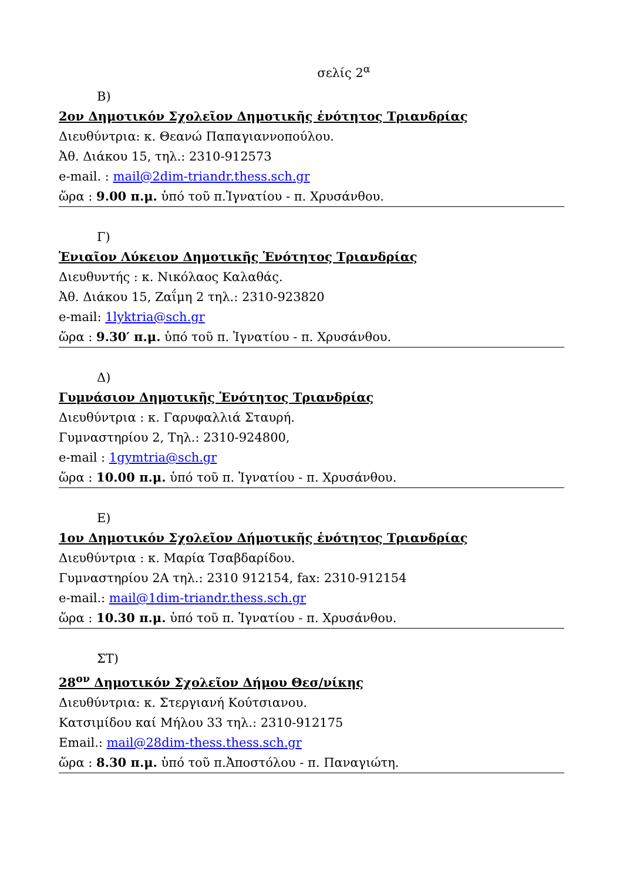σελίς 2<sup>α</sup>
Β)
2ον Δημοτικόν Σχολεῖον Δημοτικῆς ἑνότητος Τριανδρίας
Διευθύντρια: κ. Θεανώ Παπαγιαννοπούλου.
Ἀθ. Διάκου 15, τηλ.: 2310-912573
e-mail. : mail@2dim-triandr.thess.sch.gr
ὥρα : 9.00 π.μ. ὑπό τοῦ π.Ἰγνατίου - π. Χρυσάνθου.
Γ)
Ἑνιαῖον Λύκειον Δημοτικῆς Ἑνότητος Τριανδρίας
Διευθυντής : κ. Νικόλαος Καλαθάς.
Ἀθ. Διάκου 15, Ζαΐμη 2 τηλ.: 2310-923820
e-mail: 1lyktria@sch.gr
ὥρα : 9.30′ π.μ. ὑπό τοῦ π. Ἰγνατίου - π. Χρυσάνθου.
Δ)
Γυμνάσιον Δημοτικῆς Ἑνότητος Τριανδρίας
Διευθύντρια : κ. Γαρυφαλλιά Σταυρή.
Γυμναστηρίου 2, Τηλ.: 2310-924800,
e-mail : 1gymtria@sch.gr
ὥρα : 10.00 π.μ. ὑπό τοῦ π. Ἰγνατίου - π. Χρυσάνθου.
Ε)
1ον Δημοτικόν Σχολεῖον Δήμοτικῆς ἑνότητος Τριανδρίας
Διευθύντρια : κ. Μαρία Τσαβδαρίδου.
Γυμναστηρίου 2Α τηλ.: 2310 912154, fax: 2310-912154
e-mail.: mail@1dim-triandr.thess.sch.gr
ὥρα : 10.30 π.μ. ὑπό τοῦ π. Ἰγνατίου - π. Χρυσάνθου.
ΣΤ)
28<sup>ον</sup> Δημοτικόν Σχολεῖον Δήμου Θεσ/νίκης
Διευθύντρια: κ. Στεργιανή Κούτσιανου.
Κατσιμίδου καί Μήλου 33 τηλ.: 2310-912175
Email.: mail@28dim-thess.thess.sch.gr
ὥρα : 8.30 π.μ. ὑπό τοῦ π.Ἀποστόλου - π. Παναγιώτη.